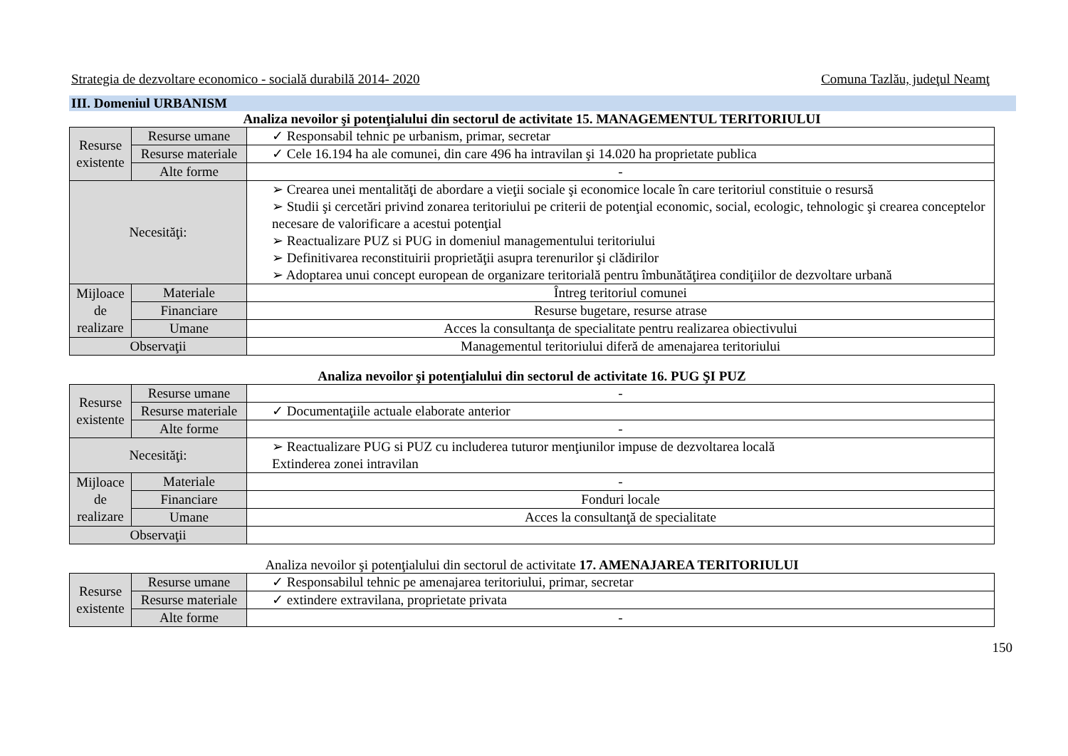Strategia de dezvoltare economico - socială durabilă 2014- 2020 Comuna Tazlău, judeţul Neamţ
III. Domeniul URBANISM
Analiza nevoilor şi potenţialului din sectorul de activitate 15. MANAGEMENTUL TERITORIULUI
| Resurse existente | Resurse umane | ✓ Responsabil tehnic pe urbanism, primar, secretar |
| | Resurse materiale | ✓ Cele 16.194 ha ale comunei, din care 496 ha intravilan şi 14.020 ha proprietate publica |
| | Alte forme | - |
| Necesităţi: | | ➢ Crearea unei mentalităţi de abordare a vieţii sociale şi economice locale în care teritoriul constituie o resursă ➢ Studii şi cercetări privind zonarea teritoriului pe criterii de potenţial economic, social, ecologic, tehnologic şi crearea conceptelor necesare de valorificare a acestui potenţial ➢ Reactualizare PUZ si PUG in domeniul managementului teritoriului ➢ Definitivarea reconstituirii proprietăţii asupra terenurilor şi clădirilor ➢ Adoptarea unui concept european de organizare teritorială pentru îmbunătăţirea condiţiilor de dezvoltare urbană |
| Mijloace de realizare | Materiale | Întreg teritoriul comunei |
| | Financiare | Resurse bugetare, resurse atrase |
| | Umane | Acces la consultanţa de specialitate pentru realizarea obiectivului |
| Observaţii | | Managementul teritoriului diferă de amenajarea teritoriului |
Analiza nevoilor şi potenţialului din sectorul de activitate 16. PUG ŞI PUZ
| Resurse existente | Resurse umane | - |
| | Resurse materiale | ✓ Documentaţiile actuale elaborate anterior |
| | Alte forme | - |
| Necesităţi: | | ➢ Reactualizare PUG si PUZ cu includerea tuturor menţiunilor impuse de dezvoltarea locală Extinderea zonei intravilan |
| Mijloace de realizare | Materiale | - |
| | Financiare | Fonduri locale |
| | Umane | Acces la consultanţă de specialitate |
| Observaţii | | |
Analiza nevoilor şi potenţialului din sectorul de activitate 17. AMENAJAREA TERITORIULUI
| Resurse existente | Resurse umane | ✓ Responsabilul tehnic pe amenajarea teritoriului, primar, secretar |
| | Resurse materiale | ✓ extindere extravilana, proprietate privata |
| | Alte forme | - |
150